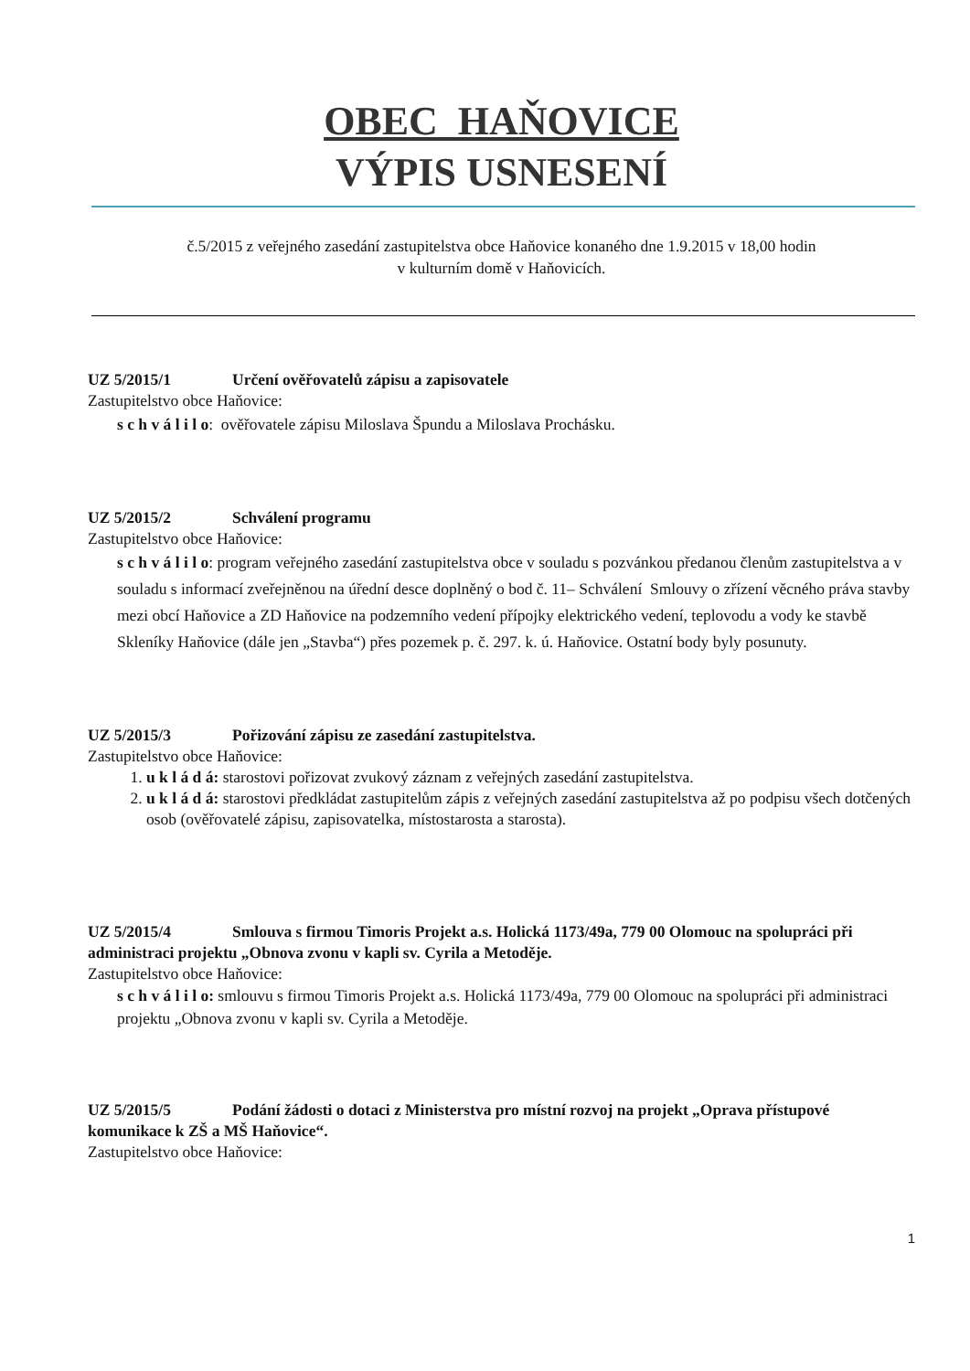OBEC HAŇOVICE
VÝPIS USNESENÍ
č.5/2015 z veřejného zasedání zastupitelstva obce Haňovice konaného dne 1.9.2015 v 18,00 hodin
v kulturním domě v Haňovicích.
UZ 5/2015/1 Určení ověřovatelů zápisu a zapisovatele
Zastupitelstvo obce Haňovice:
s c h v á l i l o: ověřovatele zápisu Miloslava Špundu a Miloslava Prochásku.
UZ 5/2015/2 Schválení programu
Zastupitelstvo obce Haňovice:
s c h v á l i l o: program veřejného zasedání zastupitelstva obce v souladu s pozvánkou předanou členům zastupitelstva a v souladu s informací zveřejněnou na úřední desce doplněný o bod č. 11– Schválení Smlouvy o zřízení věcného práva stavby mezi obcí Haňovice a ZD Haňovice na podzemního vedení přípojky elektrického vedení, teplovodu a vody ke stavbě Skleníky Haňovice (dále jen „Stavba“) přes pozemek p. č. 297. k. ú. Haňovice. Ostatní body byly posunuty.
UZ 5/2015/3 Pořizování zápisu ze zasedání zastupitelstva.
Zastupitelstvo obce Haňovice:
1. u k l á d á: starostovi pořizovat zvukový záznam z veřejných zasedání zastupitelstva.
2. u k l á d á: starostovi předkládat zastupitelům zápis z veřejných zasedání zastupitelstva až po podpisu všech dotčených osob (ověřovatelé zápisu, zapisovatelka, místostarosta a starosta).
UZ 5/2015/4 Smlouva s firmou Timoris Projekt a.s. Holická 1173/49a, 779 00 Olomouc na spolupráci při administraci projektu „Obnova zvonu v kapli sv. Cyrila a Metoděje.
Zastupitelstvo obce Haňovice:
s c h v á l i l o: smlouvu s firmou Timoris Projekt a.s. Holická 1173/49a, 779 00 Olomouc na spolupráci při administraci projektu „Obnova zvonu v kapli sv. Cyrila a Metoděje.
UZ 5/2015/5 Podání žádosti o dotaci z Ministerstva pro místní rozvoj na projekt „Oprava přístupové komunikace k ZŠ a MŠ Haňovice“.
Zastupitelstvo obce Haňovice:
1